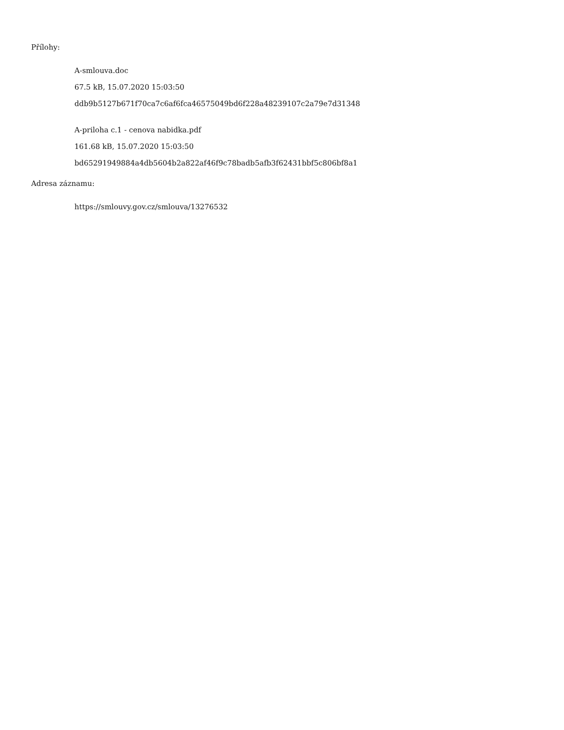Přílohy:
A-smlouva.doc
67.5 kB, 15.07.2020 15:03:50
ddb9b5127b671f70ca7c6af6fca46575049bd6f228a48239107c2a79e7d31348
A-priloha c.1 - cenova nabidka.pdf
161.68 kB, 15.07.2020 15:03:50
bd65291949884a4db5604b2a822af46f9c78badb5afb3f62431bbf5c806bf8a1
Adresa záznamu:
https://smlouvy.gov.cz/smlouva/13276532